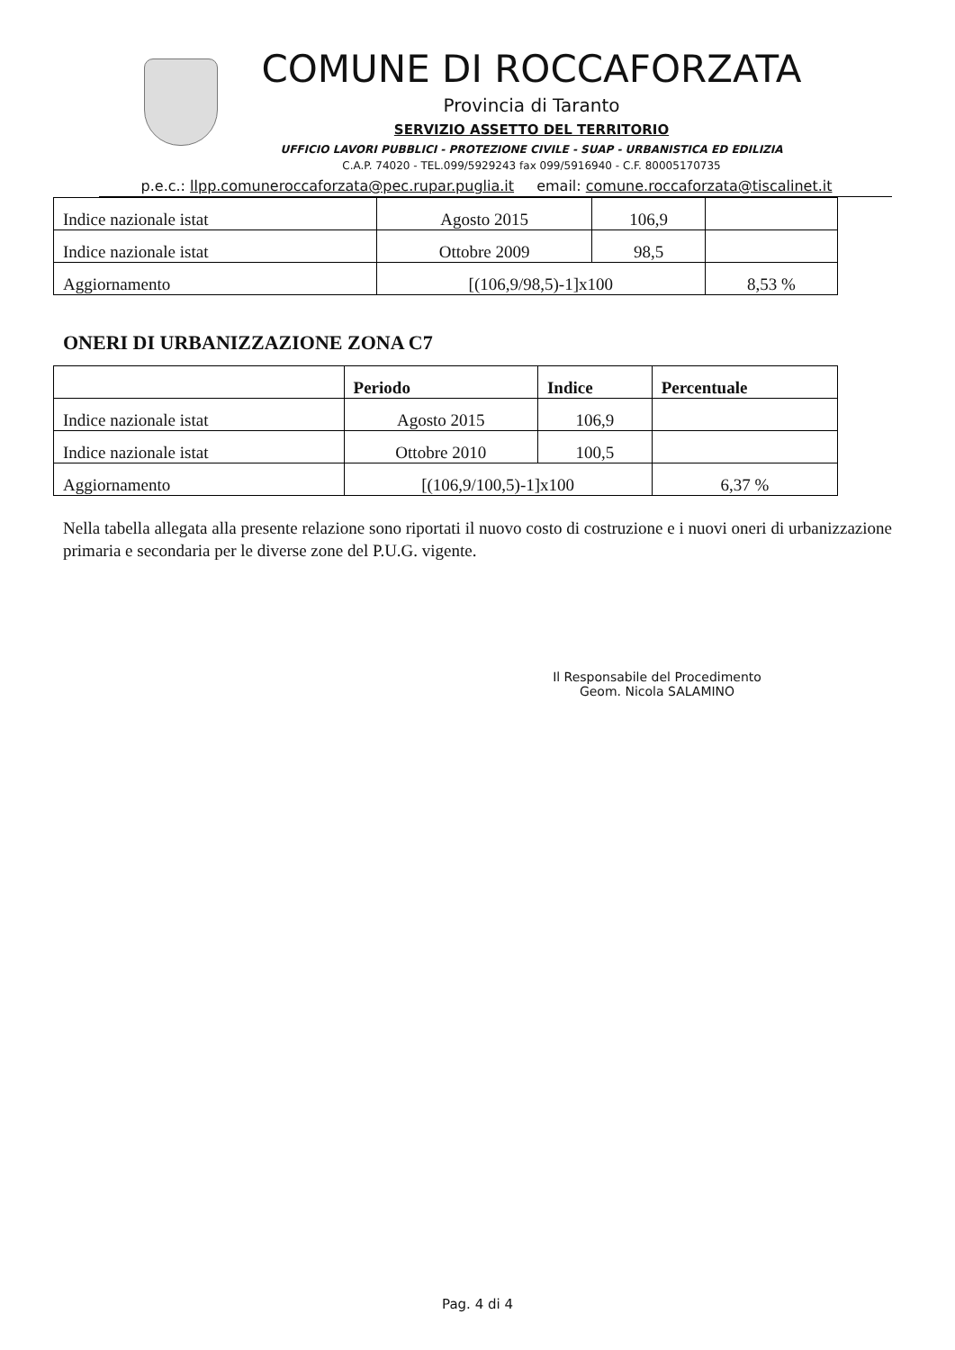COMUNE DI ROCCAFORZATA
Provincia di Taranto
SERVIZIO ASSETTO DEL TERRITORIO
UFFICIO LAVORI PUBBLICI - PROTEZIONE CIVILE - SUAP - URBANISTICA ED EDILIZIA
C.A.P. 74020 - TEL.099/5929243 fax 099/5916940 - C.F. 80005170735
p.e.c.: llpp.comuneroccaforzata@pec.rupar.puglia.it email: comune.roccaforzata@tiscalinet.it
| Indice nazionale istat | Agosto 2015 | 106,9 | |
| Indice nazionale istat | Ottobre 2009 | 98,5 | |
| Aggiornamento | [(106,9/98,5)-1]x100 | | 8,53 % |
ONERI DI URBANIZZAZIONE ZONA C7
| | Periodo | Indice | Percentuale |
| --- | --- | --- | --- |
| Indice nazionale istat | Agosto 2015 | 106,9 | |
| Indice nazionale istat | Ottobre 2010 | 100,5 | |
| Aggiornamento | [(106,9/100,5)-1]x100 | | 6,37 % |
Nella tabella allegata alla presente relazione sono riportati il nuovo costo di costruzione e i nuovi oneri di urbanizzazione primaria e secondaria per le diverse zone del P.U.G. vigente.
Il Responsabile del Procedimento
Geom. Nicola SALAMINO
Pag. 4 di 4